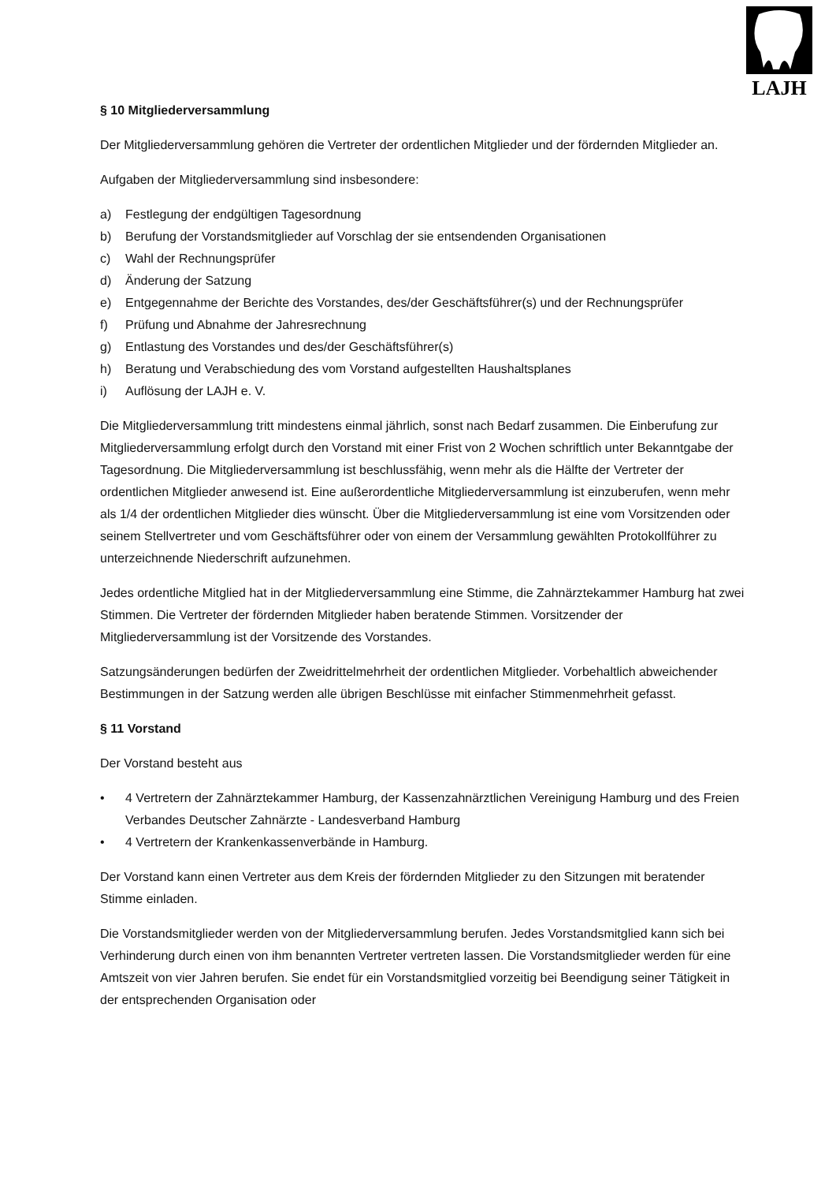LAJH
§ 10 Mitgliederversammlung
Der Mitgliederversammlung gehören die Vertreter der ordentlichen Mitglieder und der fördernden Mitglieder an.
Aufgaben der Mitgliederversammlung sind insbesondere:
a) Festlegung der endgültigen Tagesordnung
b) Berufung der Vorstandsmitglieder auf Vorschlag der sie entsendenden Organisationen
c) Wahl der Rechnungsprüfer
d) Änderung der Satzung
e) Entgegennahme der Berichte des Vorstandes, des/der Geschäftsführer(s) und der Rechnungsprüfer
f) Prüfung und Abnahme der Jahresrechnung
g) Entlastung des Vorstandes und des/der Geschäftsführer(s)
h) Beratung und Verabschiedung des vom Vorstand aufgestellten Haushaltsplanes
i) Auflösung der LAJH e. V.
Die Mitgliederversammlung tritt mindestens einmal jährlich, sonst nach Bedarf zusammen. Die Einberufung zur Mitgliederversammlung erfolgt durch den Vorstand mit einer Frist von 2 Wochen schriftlich unter Bekanntgabe der Tagesordnung. Die Mitgliederversammlung ist beschlussfähig, wenn mehr als die Hälfte der Vertreter der ordentlichen Mitglieder anwesend ist. Eine außerordentliche Mitgliederversammlung ist einzuberufen, wenn mehr als 1/4 der ordentlichen Mitglieder dies wünscht. Über die Mitgliederversammlung ist eine vom Vorsitzenden oder seinem Stellvertreter und vom Geschäftsführer oder von einem der Versammlung gewählten Protokollführer zu unterzeichnende Niederschrift aufzunehmen.
Jedes ordentliche Mitglied hat in der Mitgliederversammlung eine Stimme, die Zahnärztekammer Hamburg hat zwei Stimmen. Die Vertreter der fördernden Mitglieder haben beratende Stimmen. Vorsitzender der Mitgliederversammlung ist der Vorsitzende des Vorstandes.
Satzungsänderungen bedürfen der Zweidrittelmehrheit der ordentlichen Mitglieder. Vorbehaltlich abweichender Bestimmungen in der Satzung werden alle übrigen Beschlüsse mit einfacher Stimmenmehrheit gefasst.
§ 11 Vorstand
Der Vorstand besteht aus
• 4 Vertretern der Zahnärztekammer Hamburg, der Kassenzahnärztlichen Vereinigung Hamburg und des Freien Verbandes Deutscher Zahnärzte - Landesverband Hamburg
• 4 Vertretern der Krankenkassenverbände in Hamburg.
Der Vorstand kann einen Vertreter aus dem Kreis der fördernden Mitglieder zu den Sitzungen mit beratender Stimme einladen.
Die Vorstandsmitglieder werden von der Mitgliederversammlung berufen. Jedes Vorstandsmitglied kann sich bei Verhinderung durch einen von ihm benannten Vertreter vertreten lassen. Die Vorstandsmitglieder werden für eine Amtszeit von vier Jahren berufen. Sie endet für ein Vorstandsmitglied vorzeitig bei Beendigung seiner Tätigkeit in der entsprechenden Organisation oder